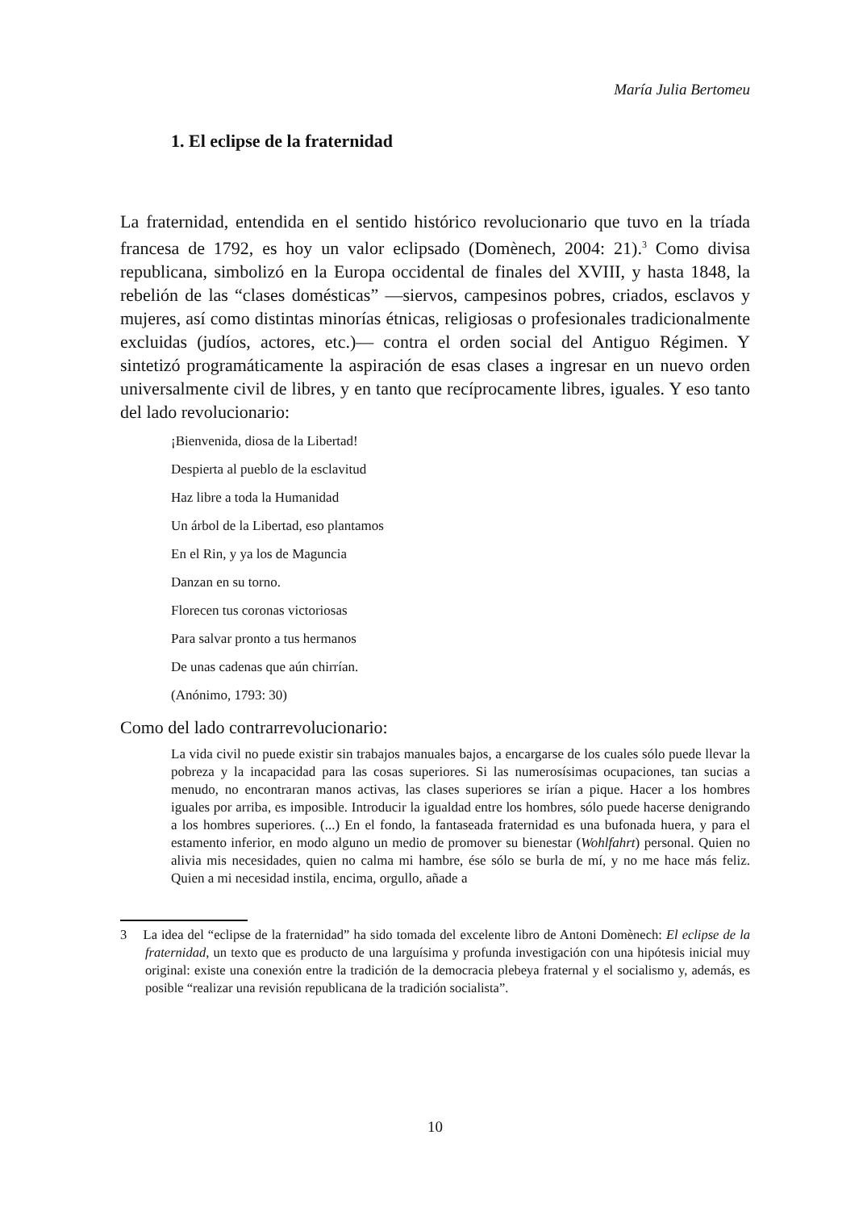María Julia Bertomeu
1. El eclipse de la fraternidad
La fraternidad, entendida en el sentido histórico revolucionario que tuvo en la tríada francesa de 1792, es hoy un valor eclipsado (Domènech, 2004: 21).<sup>3</sup> Como divisa republicana, simbolizó en la Europa occidental de finales del XVIII, y hasta 1848, la rebelión de las “clases domésticas” —siervos, campesinos pobres, criados, esclavos y mujeres, así como distintas minorías étnicas, religiosas o profesionales tradicionalmente excluidas (judíos, actores, etc.)— contra el orden social del Antiguo Régimen. Y sintetizó programáticamente la aspiración de esas clases a ingresar en un nuevo orden universalmente civil de libres, y en tanto que recíprocamente libres, iguales. Y eso tanto del lado revolucionario:
¡Bienvenida, diosa de la Libertad!
Despierta al pueblo de la esclavitud
Haz libre a toda la Humanidad
Un árbol de la Libertad, eso plantamos
En el Rin, y ya los de Maguncia
Danzan en su torno.
Florecen tus coronas victoriosas
Para salvar pronto a tus hermanos
De unas cadenas que aún chirrían.
(Anónimo, 1793: 30)
Como del lado contrarrevolucionario:
La vida civil no puede existir sin trabajos manuales bajos, a encargarse de los cuales sólo puede llevar la pobreza y la incapacidad para las cosas superiores. Si las numerosísimas ocupaciones, tan sucias a menudo, no encontraran manos activas, las clases superiores se irían a pique. Hacer a los hombres iguales por arriba, es imposible. Introducir la igualdad entre los hombres, sólo puede hacerse denigrando a los hombres superiores. (...) En el fondo, la fantaseada fraternidad es una bufonada huera, y para el estamento inferior, en modo alguno un medio de promover su bienestar (Wohlfahrt) personal. Quien no alivia mis necesidades, quien no calma mi hambre, ése sólo se burla de mí, y no me hace más feliz. Quien a mi necesidad instila, encima, orgullo, añade a
3 La idea del “eclipse de la fraternidad” ha sido tomada del excelente libro de Antoni Domènech: El eclipse de la fraternidad, un texto que es producto de una larguísima y profunda investigación con una hipótesis inicial muy original: existe una conexión entre la tradición de la democracia plebeya fraternal y el socialismo y, además, es posible “realizar una revisión republicana de la tradición socialista”.
10